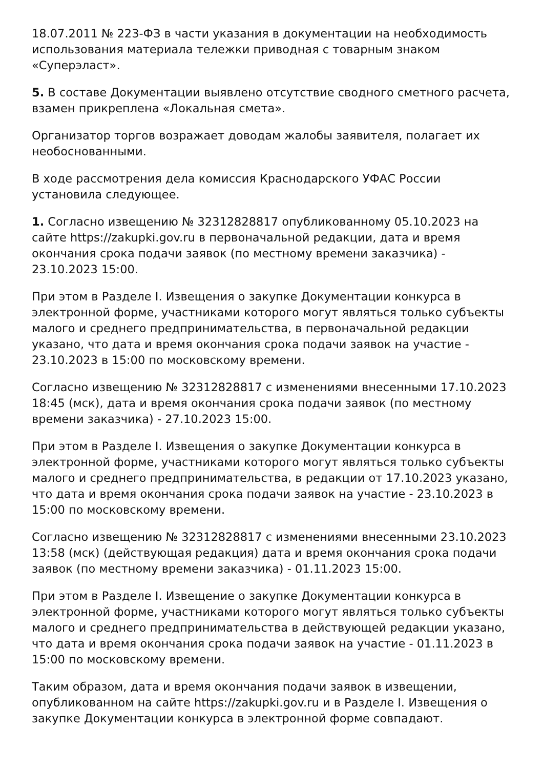18.07.2011 № 223-ФЗ в части указания в документации на необходимость использования материала тележки приводная с товарным знаком «Суперэласт».
5. В составе Документации выявлено отсутствие сводного сметного расчета, взамен прикреплена «Локальная смета».
Организатор торгов возражает доводам жалобы заявителя, полагает их необоснованными.
В ходе рассмотрения дела комиссия Краснодарского УФАС России установила следующее.
1. Согласно извещению № 32312828817 опубликованному 05.10.2023 на сайте https://zakupki.gov.ru в первоначальной редакции, дата и время окончания срока подачи заявок (по местному времени заказчика) - 23.10.2023 15:00.
При этом в Разделе I. Извещения о закупке Документации конкурса в электронной форме, участниками которого могут являться только субъекты малого и среднего предпринимательства, в первоначальной редакции указано, что дата и время окончания срока подачи заявок на участие - 23.10.2023 в 15:00 по московскому времени.
Согласно извещению № 32312828817 с изменениями внесенными 17.10.2023 18:45 (мск), дата и время окончания срока подачи заявок (по местному времени заказчика) - 27.10.2023 15:00.
При этом в Разделе I. Извещения о закупке Документации конкурса в электронной форме, участниками которого могут являться только субъекты малого и среднего предпринимательства, в редакции от 17.10.2023 указано, что дата и время окончания срока подачи заявок на участие - 23.10.2023 в 15:00 по московскому времени.
Согласно извещению № 32312828817 с изменениями внесенными 23.10.2023 13:58 (мск) (действующая редакция) дата и время окончания срока подачи заявок (по местному времени заказчика) - 01.11.2023 15:00.
При этом в Разделе I. Извещение о закупке Документации конкурса в электронной форме, участниками которого могут являться только субъекты малого и среднего предпринимательства в действующей редакции указано, что дата и время окончания срока подачи заявок на участие - 01.11.2023 в 15:00 по московскому времени.
Таким образом, дата и время окончания подачи заявок в извещении, опубликованном на сайте https://zakupki.gov.ru и в Разделе I. Извещения о закупке Документации конкурса в электронной форме совпадают.